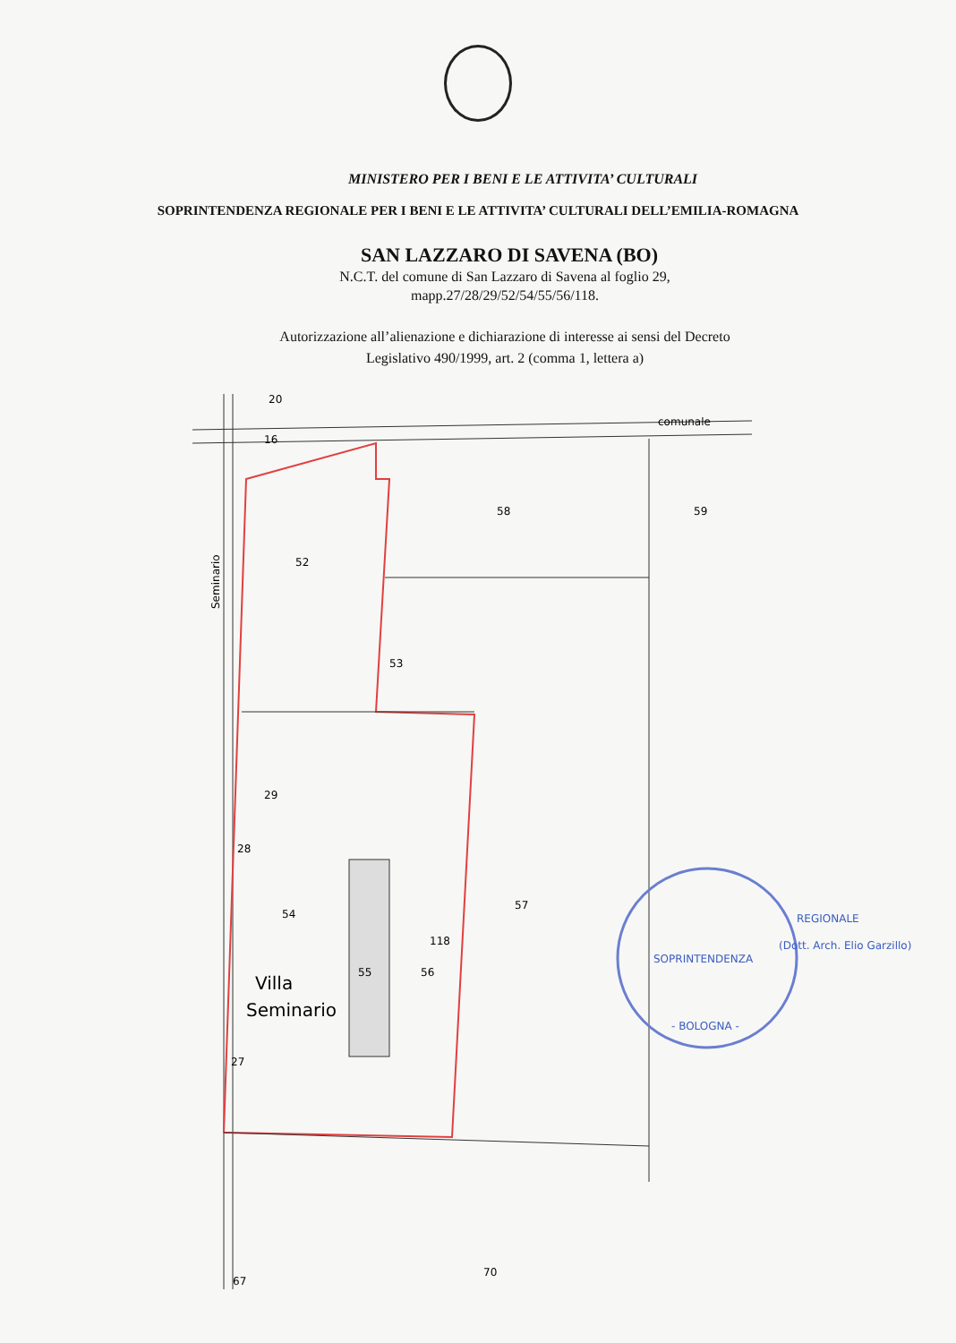MINISTERO PER I BENI E LE ATTIVITA’ CULTURALI
SOPRINTENDENZA REGIONALE PER I BENI E LE ATTIVITA’ CULTURALI DELL’EMILIA-ROMAGNA
SAN LAZZARO DI SAVENA (BO)
N.C.T. del comune di San Lazzaro di Savena al foglio 29,
mapp.27/28/29/52/54/55/56/118.
Autorizzazione all’alienazione e dichiarazione di interesse ai sensi del Decreto
Legislativo 490/1999, art. 2 (comma 1, lettera a)
20
16
comunale
58
59
52
53
29
28
54
57
55
56
118
27
70
67
Villa
Seminario
Seminario
SOPRINTENDENZA
REGIONALE
(Dott. Arch. Elio Garzillo)
- BOLOGNA -